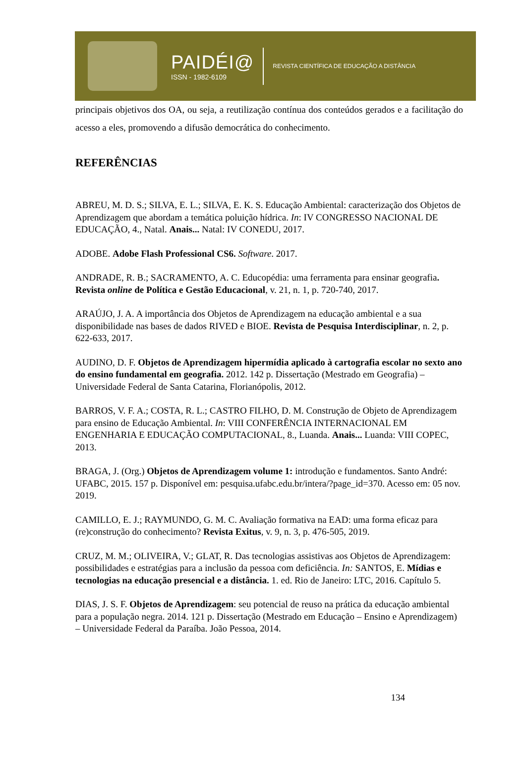PAIDÉI@
ISSN - 1982-6109
REVISTA CIENTÍFICA DE EDUCAÇÃO A DISTÂNCIA
principais objetivos dos OA, ou seja, a reutilização contínua dos conteúdos gerados e a facilitação do acesso a eles, promovendo a difusão democrática do conhecimento.
REFERÊNCIAS
ABREU, M. D. S.; SILVA, E. L.; SILVA, E. K. S. Educação Ambiental: caracterização dos Objetos de Aprendizagem que abordam a temática poluição hídrica. In: IV CONGRESSO NACIONAL DE EDUCAÇÃO, 4., Natal. Anais... Natal: IV CONEDU, 2017.
ADOBE. Adobe Flash Professional CS6. Software. 2017.
ANDRADE, R. B.; SACRAMENTO, A. C. Educopédia: uma ferramenta para ensinar geografia. Revista online de Política e Gestão Educacional, v. 21, n. 1, p. 720-740, 2017.
ARAÚJO, J. A. A importância dos Objetos de Aprendizagem na educação ambiental e a sua disponibilidade nas bases de dados RIVED e BIOE. Revista de Pesquisa Interdisciplinar, n. 2, p. 622-633, 2017.
AUDINO, D. F. Objetos de Aprendizagem hipermídia aplicado à cartografia escolar no sexto ano do ensino fundamental em geografia. 2012. 142 p. Dissertação (Mestrado em Geografia) – Universidade Federal de Santa Catarina, Florianópolis, 2012.
BARROS, V. F. A.; COSTA, R. L.; CASTRO FILHO, D. M. Construção de Objeto de Aprendizagem para ensino de Educação Ambiental. In: VIII CONFERÊNCIA INTERNACIONAL EM ENGENHARIA E EDUCAÇÃO COMPUTACIONAL, 8., Luanda. Anais... Luanda: VIII COPEC, 2013.
BRAGA, J. (Org.) Objetos de Aprendizagem volume 1: introdução e fundamentos. Santo André: UFABC, 2015. 157 p. Disponível em: pesquisa.ufabc.edu.br/intera/?page_id=370. Acesso em: 05 nov. 2019.
CAMILLO, E. J.; RAYMUNDO, G. M. C. Avaliação formativa na EAD: uma forma eficaz para (re)construção do conhecimento? Revista Exitus, v. 9, n. 3, p. 476-505, 2019.
CRUZ, M. M.; OLIVEIRA, V.; GLAT, R. Das tecnologias assistivas aos Objetos de Aprendizagem: possibilidades e estratégias para a inclusão da pessoa com deficiência. In: SANTOS, E. Mídias e tecnologias na educação presencial e a distância. 1. ed. Rio de Janeiro: LTC, 2016. Capítulo 5.
DIAS, J. S. F. Objetos de Aprendizagem: seu potencial de reuso na prática da educação ambiental para a população negra. 2014. 121 p. Dissertação (Mestrado em Educação – Ensino e Aprendizagem) – Universidade Federal da Paraíba. João Pessoa, 2014.
134